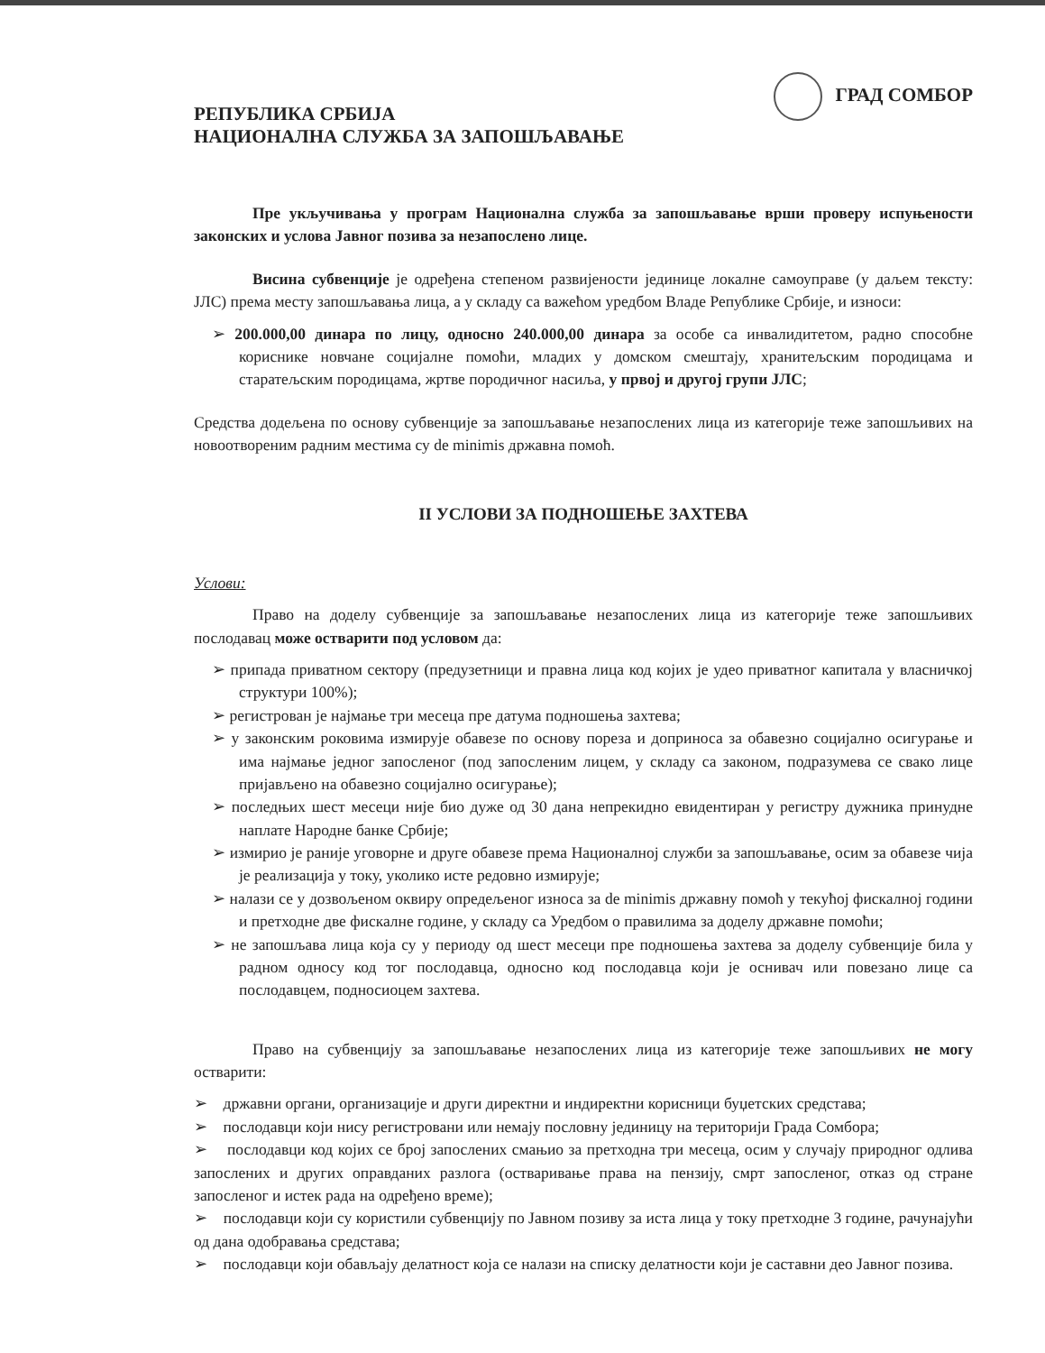РЕПУБЛИКА СРБИЈА
НАЦИОНАЛНА СЛУЖБА ЗА ЗАПОШЉАВАЊЕ
ГРАД СОМБОР
Пре укључивања у програм Национална служба за запошљавање врши проверу испуњености законских и услова Јавног позива за незапослено лице.
Висина субвенције је одређена степеном развијености јединице локалне самоуправе (у даљем тексту: ЈЛС) према месту запошљавања лица, а у складу са важећом уредбом Владе Републике Србије, и износи:
➢ 200.000,00 динара по лицу, односно 240.000,00 динара за особе са инвалидитетом, радно способне кориснике новчане социјалне помоћи, младих у домском смештају, хранитељским породицама и старатељским породицама, жртве породичног насиља, у првој и другој групи ЈЛС;
Средства додељена по основу субвенције за запошљавање незапослених лица из категорије теже запошљивих на новоотвореним радним местима су de minimis државна помоћ.
II УСЛОВИ ЗА ПОДНОШЕЊЕ ЗАХТЕВА
Услови:
Право на доделу субвенције за запошљавање незапослених лица из категорије теже запошљивих послодавац може остварити под условом да:
➢ припада приватном сектору (предузетници и правна лица код којих је удео приватног капитала у власничкој структури 100%);
➢ регистрован је најмање три месеца пре датума подношења захтева;
➢ у законским роковима измирује обавезе по основу пореза и доприноса за обавезно социјално осигурање и има најмање једног запосленог (под запосленим лицем, у складу са законом, подразумева се свако лице пријављено на обавезно социјално осигурање);
➢ последњих шест месеци није био дуже од 30 дана непрекидно евидентиран у регистру дужника принудне наплате Народне банке Србије;
➢ измирио је раније уговорне и друге обавезе према Националној служби за запошљавање, осим за обавезе чија је реализација у току, уколико исте редовно измирује;
➢ налази се у дозвољеном оквиру опредељеног износа за de minimis државну помоћ у текућој фискалној години и претходне две фискалне године, у складу са Уредбом о правилима за доделу државне помоћи;
➢ не запошљава лица која су у периоду од шест месеци пре подношења захтева за доделу субвенције била у радном односу код тог послодавца, односно код послодавца који је оснивач или повезано лице са послодавцем, подносиоцем захтева.
Право на субвенцију за запошљавање незапослених лица из категорије теже запошљивих не могу остварити:
➢ државни органи, организације и други директни и индиректни корисници буџетских средстава;
➢ послодавци који нису регистровани или немају пословну јединицу на територији Града Сомбора;
➢ послодавци код којих се број запослених смањио за претходна три месеца, осим у случају природног одлива запослених и других оправданих разлога (остваривање права на пензију, смрт запосленог, отказ од стране запосленог и истек рада на одређено време);
➢ послодавци који су користили субвенцију по Јавном позиву за иста лица у току претходне 3 године, рачунајући од дана одобравања средстава;
➢ послодавци који обављају делатност која се налази на списку делатности који је саставни део Јавног позива.